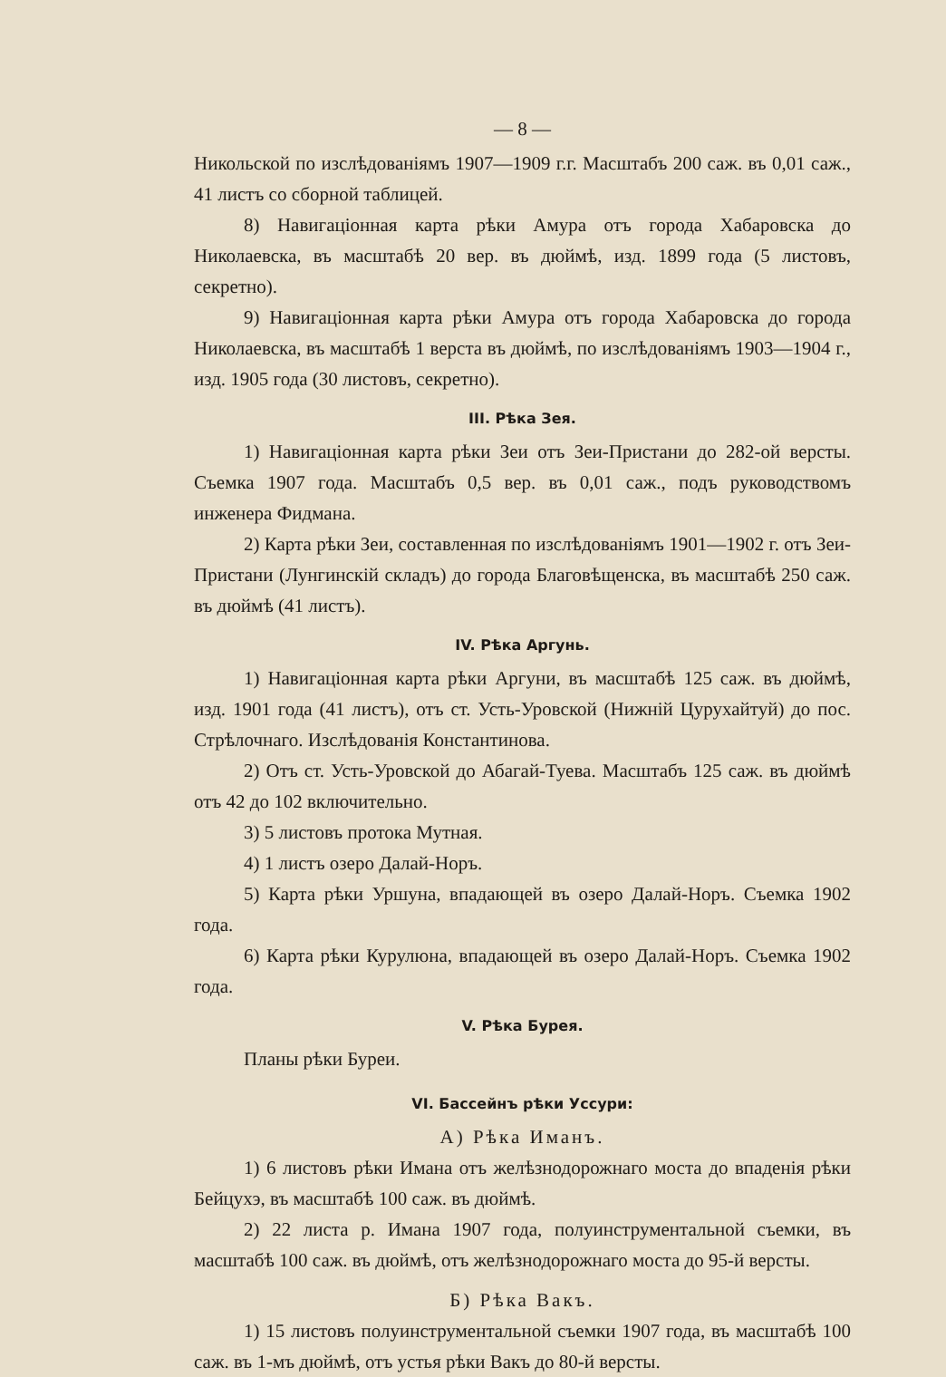— 8 —
Никольской по изслѣдованіямъ 1907—1909 г.г. Масштабъ 200 саж. въ 0,01 саж., 41 листъ со сборной таблицей.
8) Навигаціонная карта рѣки Амура отъ города Хабаровска до Николаевска, въ масштабѣ 20 вер. въ дюймѣ, изд. 1899 года (5 листовъ, секретно).
9) Навигаціонная карта рѣки Амура отъ города Хабаровска до города Николаевска, въ масштабѣ 1 верста въ дюймѣ, по изслѣдованіямъ 1903—1904 г., изд. 1905 года (30 листовъ, секретно).
III. Рѣка Зея.
1) Навигаціонная карта рѣки Зеи отъ Зеи-Пристани до 282-ой версты. Съемка 1907 года. Масштабъ 0,5 вер. въ 0,01 саж., подъ руководствомъ инженера Фидмана.
2) Карта рѣки Зеи, составленная по изслѣдованіямъ 1901—1902 г. отъ Зеи-Пристани (Лунгинскій складъ) до города Благовѣщенска, въ масштабѣ 250 саж. въ дюймѣ (41 листъ).
IV. Рѣка Аргунь.
1) Навигаціонная карта рѣки Аргуни, въ масштабѣ 125 саж. въ дюймѣ, изд. 1901 года (41 листъ), отъ ст. Усть-Уровской (Нижній Цурухайтуй) до пос. Стрѣлочнаго. Изслѣдованія Константинова.
2) Отъ ст. Усть-Уровской до Абагай-Туева. Масштабъ 125 саж. въ дюймѣ отъ 42 до 102 включительно.
3) 5 листовъ протока Мутная.
4) 1 листъ озеро Далай-Норъ.
5) Карта рѣки Уршуна, впадающей въ озеро Далай-Норъ. Съемка 1902 года.
6) Карта рѣки Курулюна, впадающей въ озеро Далай-Норъ. Съемка 1902 года.
V. Рѣка Бурея.
Планы рѣки Буреи.
VI. Бассейнъ рѣки Уссури:
А) Рѣка Иманъ.
1) 6 листовъ рѣки Имана отъ желѣзнодорожнаго моста до впаденія рѣки Бейцухэ, въ масштабѣ 100 саж. въ дюймѣ.
2) 22 листа р. Имана 1907 года, полуинструментальной съемки, въ масштабѣ 100 саж. въ дюймѣ, отъ желѣзнодорожнаго моста до 95-й версты.
Б) Рѣка Вакъ.
1) 15 листовъ полуинструментальной съемки 1907 года, въ масштабѣ 100 саж. въ 1-мъ дюймѣ, отъ устья рѣки Вакъ до 80-й версты.